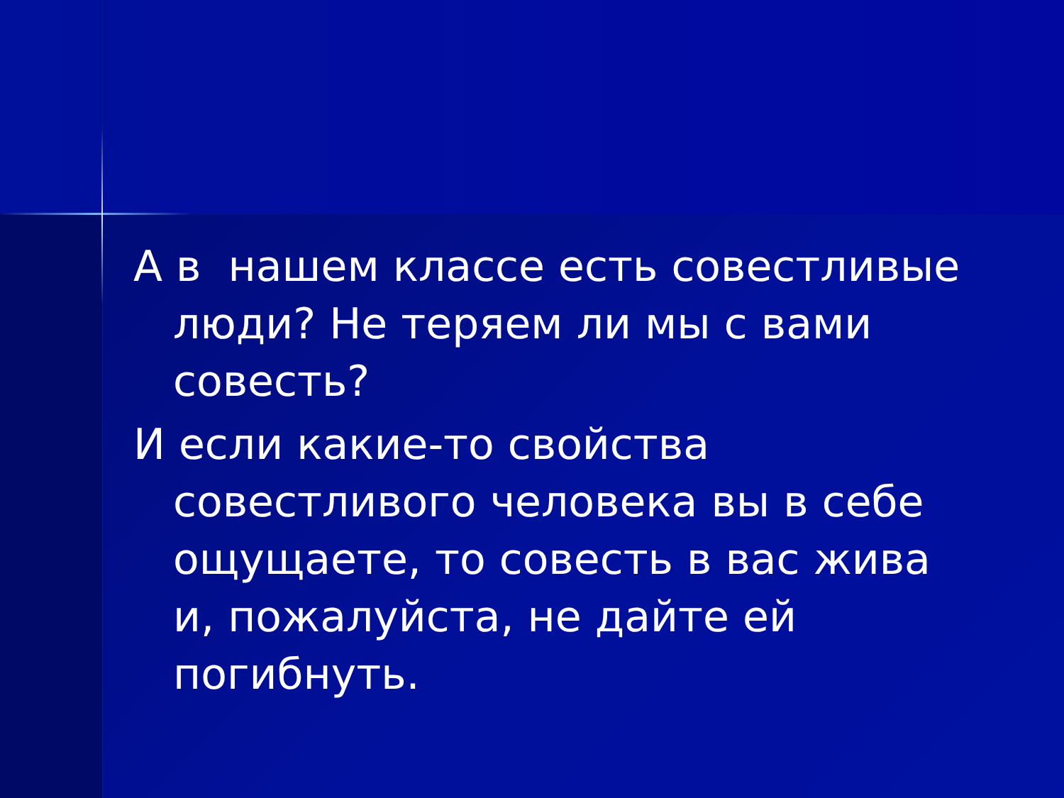А в нашем классе есть совестливые люди? Не теряем ли мы с вами совесть?
И если какие-то свойства совестливого человека вы в себе ощущаете, то совесть в вас жива и, пожалуйста, не дайте ей погибнуть.